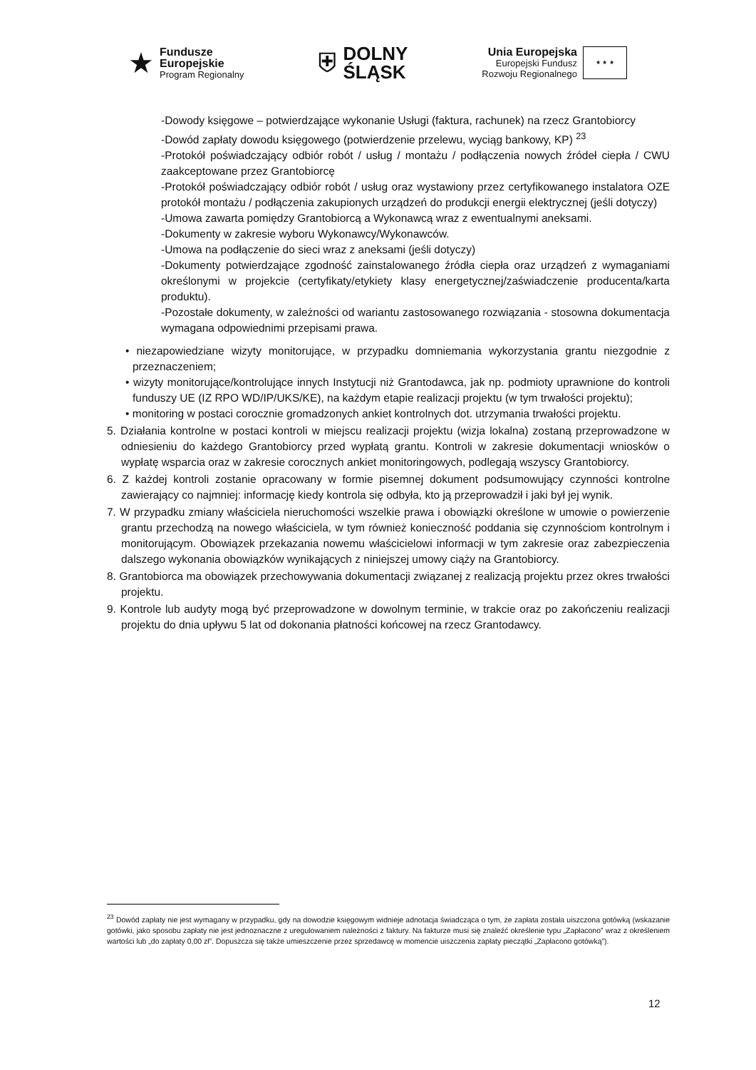★
Fundusze
Europejskie
Program Regionalny
⛨ DOLNY
ŚLĄSK
Unia Europejska
Europejski Fundusz
Rozwoju Regionalnego
★ ★ ★
-Dowody księgowe – potwierdzające wykonanie Usługi (faktura, rachunek) na rzecz Grantobiorcy
-Dowód zapłaty dowodu księgowego (potwierdzenie przelewu, wyciąg bankowy, KP) <sup>23</sup>
-Protokół poświadczający odbiór robót / usług / montażu / podłączenia nowych źródeł ciepła / CWU zaakceptowane przez Grantobiorcę
-Protokół poświadczający odbiór robót / usług oraz wystawiony przez certyfikowanego instalatora OZE protokół montażu / podłączenia zakupionych urządzeń do produkcji energii elektrycznej (jeśli dotyczy)
-Umowa zawarta pomiędzy Grantobiorcą a Wykonawcą wraz z ewentualnymi aneksami.
-Dokumenty w zakresie wyboru Wykonawcy/Wykonawców.
-Umowa na podłączenie do sieci wraz z aneksami (jeśli dotyczy)
-Dokumenty potwierdzające zgodność zainstalowanego źródła ciepła oraz urządzeń z wymaganiami określonymi w projekcie (certyfikaty/etykiety klasy energetycznej/zaświadczenie producenta/karta produktu).
-Pozostałe dokumenty, w zależności od wariantu zastosowanego rozwiązania - stosowna dokumentacja wymagana odpowiednimi przepisami prawa.
• niezapowiedziane wizyty monitorujące, w przypadku domniemania wykorzystania grantu niezgodnie z przeznaczeniem;
• wizyty monitorujące/kontrolujące innych Instytucji niż Grantodawca, jak np. podmioty uprawnione do kontroli funduszy UE (IZ RPO WD/IP/UKS/KE), na każdym etapie realizacji projektu (w tym trwałości projektu);
• monitoring w postaci corocznie gromadzonych ankiet kontrolnych dot. utrzymania trwałości projektu.
5. Działania kontrolne w postaci kontroli w miejscu realizacji projektu (wizja lokalna) zostaną przeprowadzone w odniesieniu do każdego Grantobiorcy przed wypłatą grantu. Kontroli w zakresie dokumentacji wniosków o wypłatę wsparcia oraz w zakresie corocznych ankiet monitoringowych, podlegają wszyscy Grantobiorcy.
6. Z każdej kontroli zostanie opracowany w formie pisemnej dokument podsumowujący czynności kontrolne zawierający co najmniej: informację kiedy kontrola się odbyła, kto ją przeprowadził i jaki był jej wynik.
7. W przypadku zmiany właściciela nieruchomości wszelkie prawa i obowiązki określone w umowie o powierzenie grantu przechodzą na nowego właściciela, w tym również konieczność poddania się czynnościom kontrolnym i monitorującym. Obowiązek przekazania nowemu właścicielowi informacji w tym zakresie oraz zabezpieczenia dalszego wykonania obowiązków wynikających z niniejszej umowy ciąży na Grantobiorcy.
8. Grantobiorca ma obowiązek przechowywania dokumentacji związanej z realizacją projektu przez okres trwałości projektu.
9. Kontrole lub audyty mogą być przeprowadzone w dowolnym terminie, w trakcie oraz po zakończeniu realizacji projektu do dnia upływu 5 lat od dokonania płatności końcowej na rzecz Grantodawcy.
<sup>23</sup> Dowód zapłaty nie jest wymagany w przypadku, gdy na dowodzie księgowym widnieje adnotacja świadcząca o tym, że zapłata została uiszczona gotówką (wskazanie gotówki, jako sposobu zapłaty nie jest jednoznaczne z uregulowaniem należności z faktury. Na fakturze musi się znaleźć określenie typu „Zapłacono” wraz z określeniem wartości lub „do zapłaty 0,00 zł”. Dopuszcza się także umieszczenie przez sprzedawcę w momencie uiszczenia zapłaty pieczątki „Zapłacono gotówką”).
12